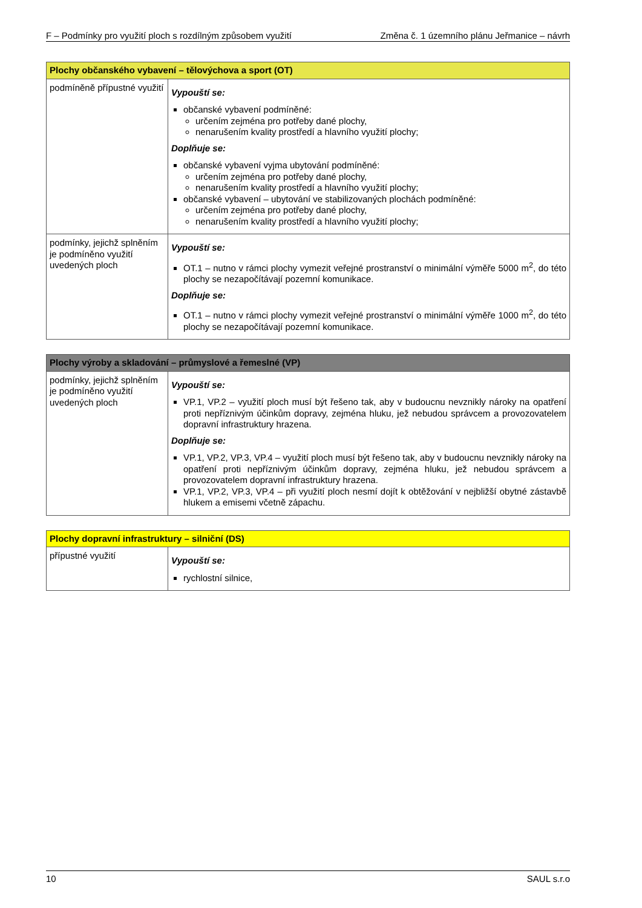F – Podmínky pro využití ploch s rozdílným způsobem využití Změna č. 1 územního plánu Jeřmanice – návrh
| Plochy občanského vybavení – tělovýchova a sport (OT) | |
| --- | --- |
| podmíněně přípustné využití | Vypouští se: občanské vybavení podmíněné: určením zejména pro potřeby dané plochy, nenarušením kvality prostředí a hlavního využití plochy; Doplňuje se: občanské vybavení vyjma ubytování podmíněné: určením zejména pro potřeby dané plochy, nenarušením kvality prostředí a hlavního využití plochy; občanské vybavení – ubytování ve stabilizovaných plochách podmíněné: určením zejména pro potřeby dané plochy, nenarušením kvality prostředí a hlavního využití plochy; |
| podmínky, jejichž splněním je podmíněno využití uvedených ploch | Vypouští se: OT.1 – nutno v rámci plochy vymezit veřejné prostranství o minimální výměře 5000 m<sup>2</sup>, do této plochy se nezapočítávají pozemní komunikace. Doplňuje se: OT.1 – nutno v rámci plochy vymezit veřejné prostranství o minimální výměře 1000 m<sup>2</sup>, do této plochy se nezapočítávají pozemní komunikace. |
| Plochy výroby a skladování – průmyslové a řemeslné (VP) | |
| --- | --- |
| podmínky, jejichž splněním je podmíněno využití uvedených ploch | Vypouští se: VP.1, VP.2 – využití ploch musí být řešeno tak, aby v budoucnu nevznikly nároky na opatření proti nepříznivým účinkům dopravy, zejména hluku, jež nebudou správcem a provozovatelem dopravní infrastruktury hrazena. Doplňuje se: VP.1, VP.2, VP.3, VP.4 – využití ploch musí být řešeno tak, aby v budoucnu nevznikly nároky na opatření proti nepříznivým účinkům dopravy, zejména hluku, jež nebudou správcem a provozovatelem dopravní infrastruktury hrazena. VP.1, VP.2, VP.3, VP.4 – při využití ploch nesmí dojít k obtěžování v nejbližší obytné zástavbě hlukem a emisemi včetně zápachu. |
| Plochy dopravní infrastruktury – silniční (DS) | |
| --- | --- |
| přípustné využití | Vypouští se: rychlostní silnice, |
10 SAUL s.r.o